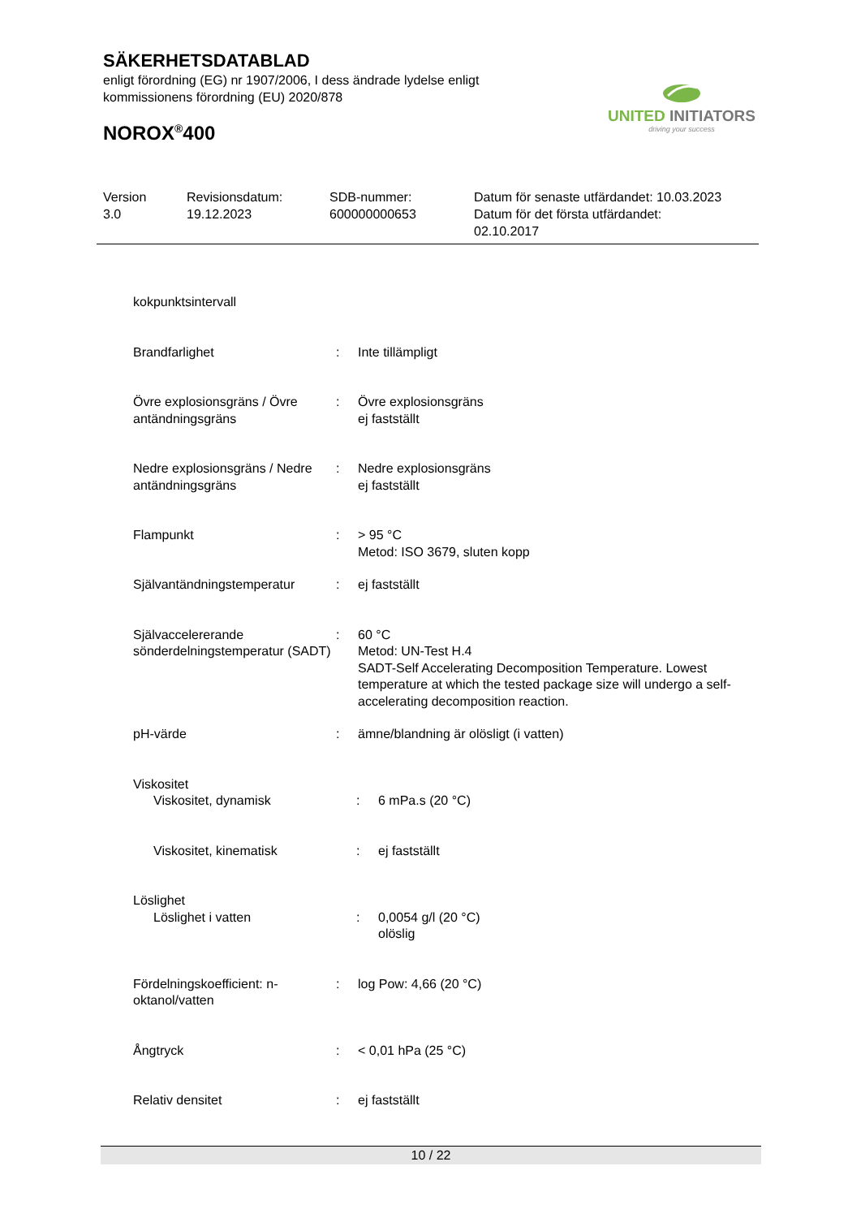SÄKERHETSDATABLAD
enligt förordning (EG) nr 1907/2006, I dess ändrade lydelse enligt
kommissionens förordning (EU) 2020/878
NOROX<sup>®</sup>400
UNITED INITIATORS
driving your success
Version
3.0
Revisionsdatum:
19.12.2023
SDB-nummer:
600000000653
Datum för senaste utfärdandet: 10.03.2023
Datum för det första utfärdandet:
02.10.2017
kokpunktsintervall
Brandfarlighet : Inte tillämpligt
Övre explosionsgräns / Övre antändningsgräns
: Övre explosionsgräns
ej fastställt
Nedre explosionsgräns / Nedre antändningsgräns
: Nedre explosionsgräns
ej fastställt
Flampunkt : > 95 °C
Metod: ISO 3679, sluten kopp
Självantändningstemperatur : ej fastställt
Självaccelererande sönderdelningstemperatur (SADT)
: 60 °C
Metod: UN-Test H.4
SADT-Self Accelerating Decomposition Temperature. Lowest temperature at which the tested package size will undergo a self-accelerating decomposition reaction.
pH-värde : ämne/blandning är olösligt (i vatten)
Viskositet
Viskositet, dynamisk : 6 mPa.s (20 °C)
Viskositet, kinematisk : ej fastställt
Löslighet
Löslighet i vatten : 0,0054 g/l (20 °C)
olöslig
Fördelningskoefficient: n-oktanol/vatten
: log Pow: 4,66 (20 °C)
Ångtryck : < 0,01 hPa (25 °C)
Relativ densitet : ej fastställt
10 / 22